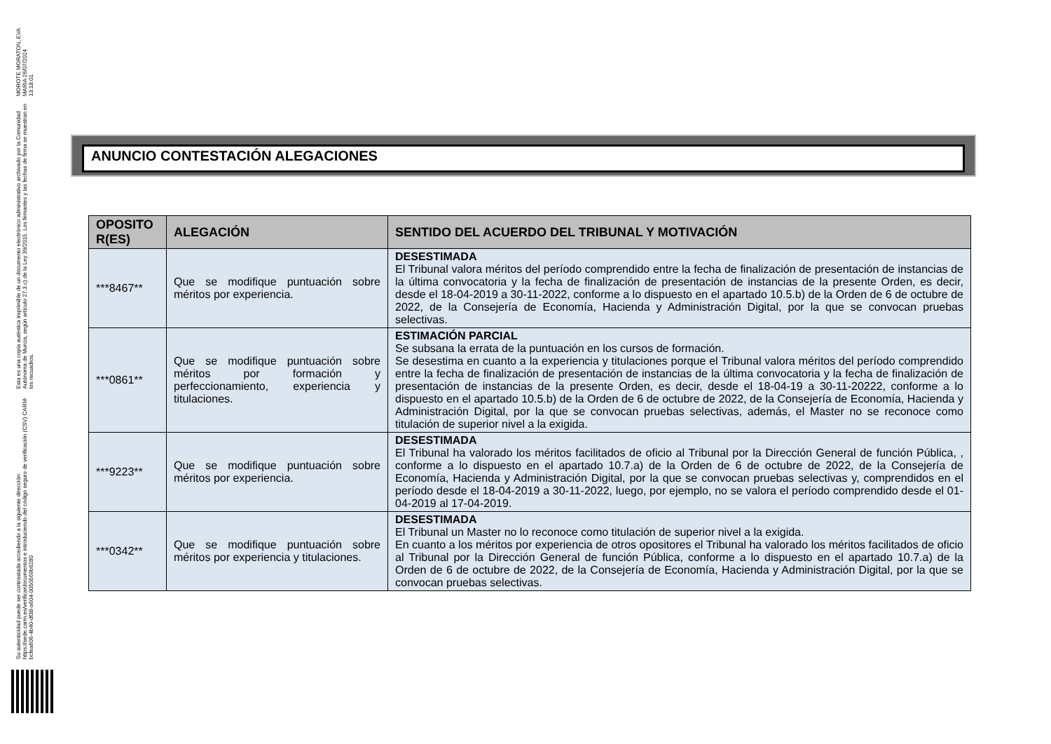MOROTE MORATON, EVA MARIA 26/07/2024 13:18:01
Esta es una copia auténtica imprimible de un documento electrónico administrativo archivado por la Comunidad Autónoma de Murcia, según artículo 27.3.c) de la Ley 39/2015. Los firmantes y las fechas de firma se muestran en los recuadros.
Su autenticidad puede ser contrastada accediendo a la siguiente dirección: https://sede.carm.es/verificardocumentos e introduciendo del código seguro de verificación (CSV) CARM-bcfea606-4b40-df38-a604-0050569b6280
ANUNCIO CONTESTACIÓN ALEGACIONES
| OPOSITO R(ES) | ALEGACIÓN | SENTIDO DEL ACUERDO DEL TRIBUNAL Y MOTIVACIÓN |
| --- | --- | --- |
| ***8467** | Que se modifique puntuación sobre méritos por experiencia. | DESESTIMADA El Tribunal valora méritos del período comprendido entre la fecha de finalización de presentación de instancias de la última convocatoria y la fecha de finalización de presentación de instancias de la presente Orden, es decir, desde el 18-04-2019 a 30-11-2022, conforme a lo dispuesto en el apartado 10.5.b) de la Orden de 6 de octubre de 2022, de la Consejería de Economía, Hacienda y Administración Digital, por la que se convocan pruebas selectivas. |
| ***0861** | Que se modifique puntuación sobre méritos por formación y perfeccionamiento, experiencia y titulaciones. | ESTIMACIÓN PARCIAL Se subsana la errata de la puntuación en los cursos de formación. Se desestima en cuanto a la experiencia y titulaciones porque el Tribunal valora méritos del período comprendido entre la fecha de finalización de presentación de instancias de la última convocatoria y la fecha de finalización de presentación de instancias de la presente Orden, es decir, desde el 18-04-19 a 30-11-20222, conforme a lo dispuesto en el apartado 10.5.b) de la Orden de 6 de octubre de 2022, de la Consejería de Economía, Hacienda y Administración Digital, por la que se convocan pruebas selectivas, además, el Master no se reconoce como titulación de superior nivel a la exigida. |
| ***9223** | Que se modifique puntuación sobre méritos por experiencia. | DESESTIMADA El Tribunal ha valorado los méritos facilitados de oficio al Tribunal por la Dirección General de función Pública, , conforme a lo dispuesto en el apartado 10.7.a) de la Orden de 6 de octubre de 2022, de la Consejería de Economía, Hacienda y Administración Digital, por la que se convocan pruebas selectivas y, comprendidos en el período desde el 18-04-2019 a 30-11-2022, luego, por ejemplo, no se valora el período comprendido desde el 01-04-2019 al 17-04-2019. |
| ***0342** | Que se modifique puntuación sobre méritos por experiencia y titulaciones. | DESESTIMADA El Tribunal un Master no lo reconoce como titulación de superior nivel a la exigida. En cuanto a los méritos por experiencia de otros opositores el Tribunal ha valorado los méritos facilitados de oficio al Tribunal por la Dirección General de función Pública, conforme a lo dispuesto en el apartado 10.7.a) de la Orden de 6 de octubre de 2022, de la Consejería de Economía, Hacienda y Administración Digital, por la que se convocan pruebas selectivas. |